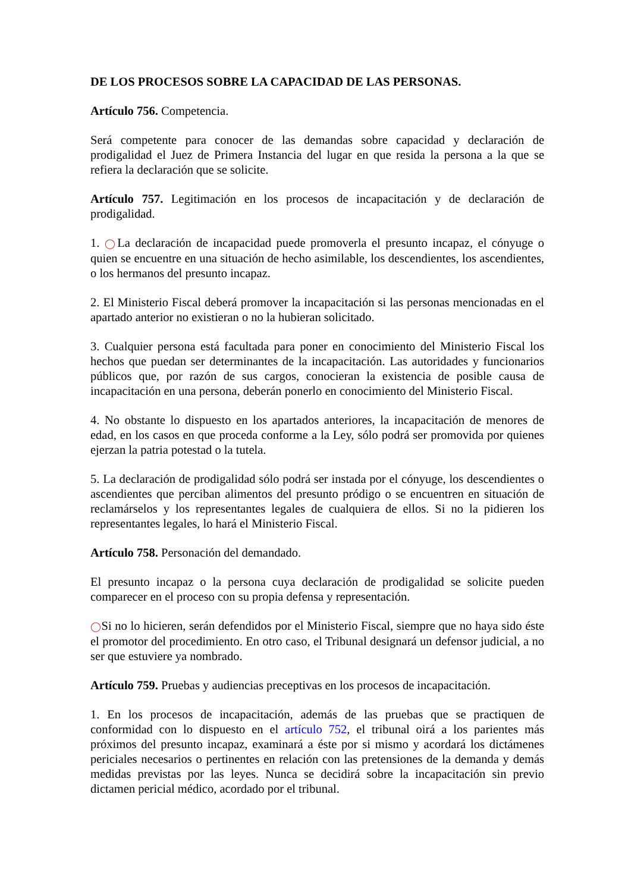DE LOS PROCESOS SOBRE LA CAPACIDAD DE LAS PERSONAS.
Artículo 756. Competencia.
Será competente para conocer de las demandas sobre capacidad y declaración de prodigalidad el Juez de Primera Instancia del lugar en que resida la persona a la que se refiera la declaración que se solicite.
Artículo 757. Legitimación en los procesos de incapacitación y de declaración de prodigalidad.
1. ◯La declaración de incapacidad puede promoverla el presunto incapaz, el cónyuge o quien se encuentre en una situación de hecho asimilable, los descendientes, los ascendientes, o los hermanos del presunto incapaz.
2. El Ministerio Fiscal deberá promover la incapacitación si las personas mencionadas en el apartado anterior no existieran o no la hubieran solicitado.
3. Cualquier persona está facultada para poner en conocimiento del Ministerio Fiscal los hechos que puedan ser determinantes de la incapacitación. Las autoridades y funcionarios públicos que, por razón de sus cargos, conocieran la existencia de posible causa de incapacitación en una persona, deberán ponerlo en conocimiento del Ministerio Fiscal.
4. No obstante lo dispuesto en los apartados anteriores, la incapacitación de menores de edad, en los casos en que proceda conforme a la Ley, sólo podrá ser promovida por quienes ejerzan la patria potestad o la tutela.
5. La declaración de prodigalidad sólo podrá ser instada por el cónyuge, los descendientes o ascendientes que perciban alimentos del presunto pródigo o se encuentren en situación de reclamárselos y los representantes legales de cualquiera de ellos. Si no la pidieren los representantes legales, lo hará el Ministerio Fiscal.
Artículo 758. Personación del demandado.
El presunto incapaz o la persona cuya declaración de prodigalidad se solicite pueden comparecer en el proceso con su propia defensa y representación.
◯Si no lo hicieren, serán defendidos por el Ministerio Fiscal, siempre que no haya sido éste el promotor del procedimiento. En otro caso, el Tribunal designará un defensor judicial, a no ser que estuviere ya nombrado.
Artículo 759. Pruebas y audiencias preceptivas en los procesos de incapacitación.
1. En los procesos de incapacitación, además de las pruebas que se practiquen de conformidad con lo dispuesto en el artículo 752, el tribunal oirá a los parientes más próximos del presunto incapaz, examinará a éste por si mismo y acordará los dictámenes periciales necesarios o pertinentes en relación con las pretensiones de la demanda y demás medidas previstas por las leyes. Nunca se decidirá sobre la incapacitación sin previo dictamen pericial médico, acordado por el tribunal.